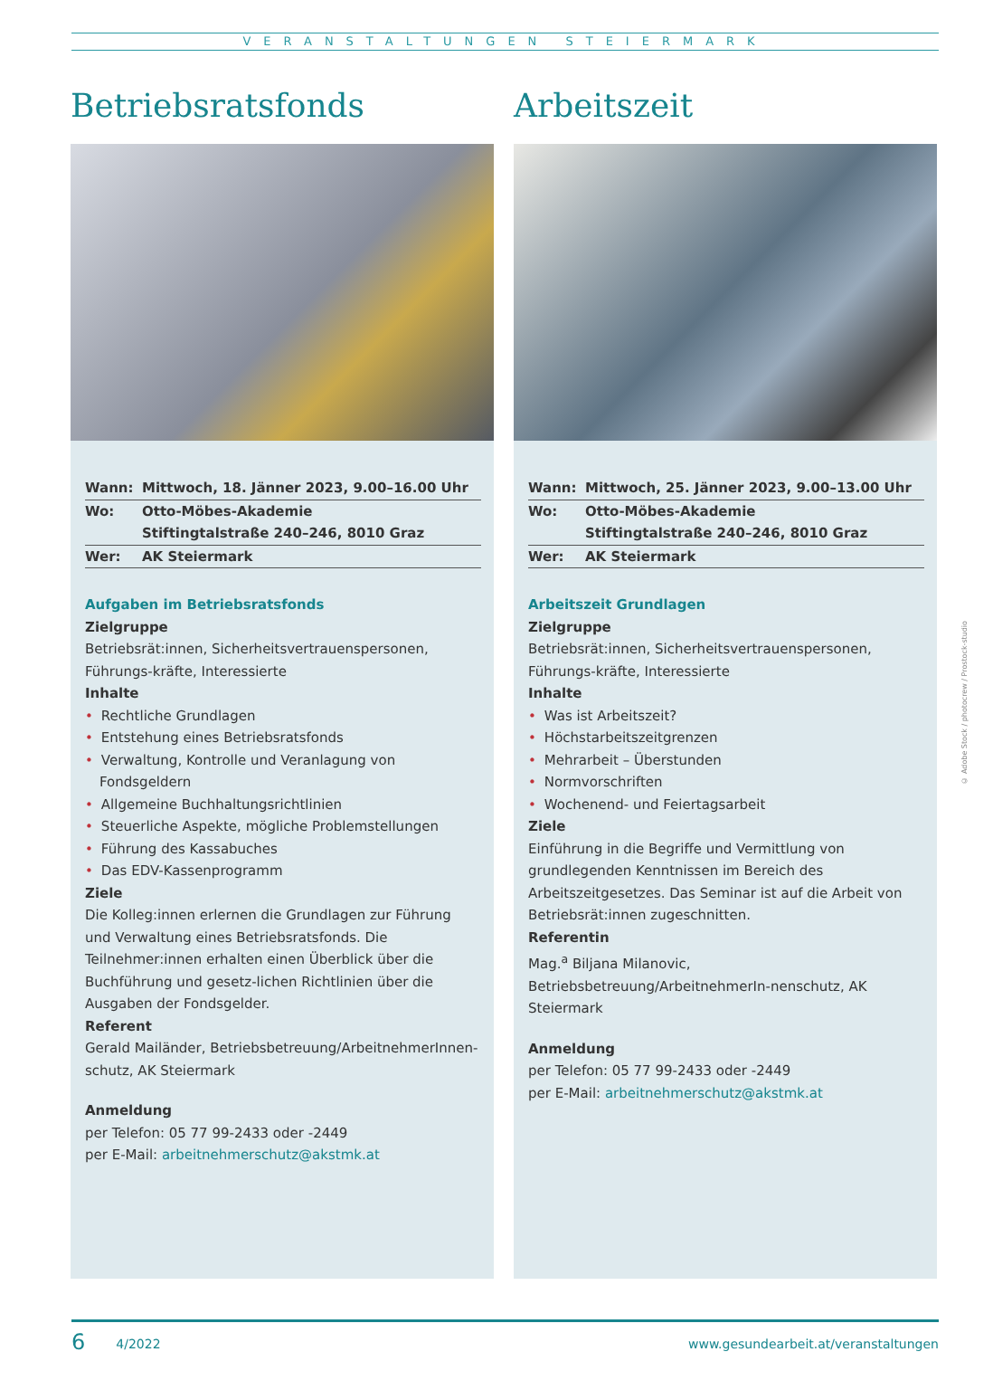VERANSTALTUNGEN STEIERMARK
Betriebsratsfonds
Wann: Mittwoch, 18. Jänner 2023, 9.00–16.00 Uhr
Wo: Otto-Möbes-Akademie
Stiftingtalstraße 240–246, 8010 Graz
Wer: AK Steiermark
Aufgaben im Betriebsratsfonds
Zielgruppe
Betriebsrät:innen, Sicherheitsvertrauenspersonen, Führungs-kräfte, Interessierte
Inhalte
• Rechtliche Grundlagen
• Entstehung eines Betriebsratsfonds
• Verwaltung, Kontrolle und Veranlagung von Fondsgeldern
• Allgemeine Buchhaltungsrichtlinien
• Steuerliche Aspekte, mögliche Problemstellungen
• Führung des Kassabuches
• Das EDV-Kassenprogramm
Ziele
Die Kolleg:innen erlernen die Grundlagen zur Führung und Verwaltung eines Betriebsratsfonds. Die Teilnehmer:innen erhalten einen Überblick über die Buchführung und gesetz-lichen Richtlinien über die Ausgaben der Fondsgelder.
Referent
Gerald Mailänder, Betriebsbetreuung/ArbeitnehmerInnen-schutz, AK Steiermark
Anmeldung
per Telefon: 05 77 99-2433 oder -2449
per E-Mail: arbeitnehmerschutz@akstmk.at
Arbeitszeit
Wann: Mittwoch, 25. Jänner 2023, 9.00–13.00 Uhr
Wo: Otto-Möbes-Akademie
Stiftingtalstraße 240–246, 8010 Graz
Wer: AK Steiermark
Arbeitszeit Grundlagen
Zielgruppe
Betriebsrät:innen, Sicherheitsvertrauenspersonen, Führungs-kräfte, Interessierte
Inhalte
• Was ist Arbeitszeit?
• Höchstarbeitszeitgrenzen
• Mehrarbeit – Überstunden
• Normvorschriften
• Wochenend- und Feiertagsarbeit
Ziele
Einführung in die Begriffe und Vermittlung von grundlegenden Kenntnissen im Bereich des Arbeitszeitgesetzes. Das Seminar ist auf die Arbeit von Betriebsrät:innen zugeschnitten.
Referentin
Mag.<sup>a</sup> Biljana Milanovic, Betriebsbetreuung/ArbeitnehmerIn-nenschutz, AK Steiermark
Anmeldung
per Telefon: 05 77 99-2433 oder -2449
per E-Mail: arbeitnehmerschutz@akstmk.at
© Adobe Stock / photocrew / Prostock-studio
6 4/2022 www.gesundearbeit.at/veranstaltungen